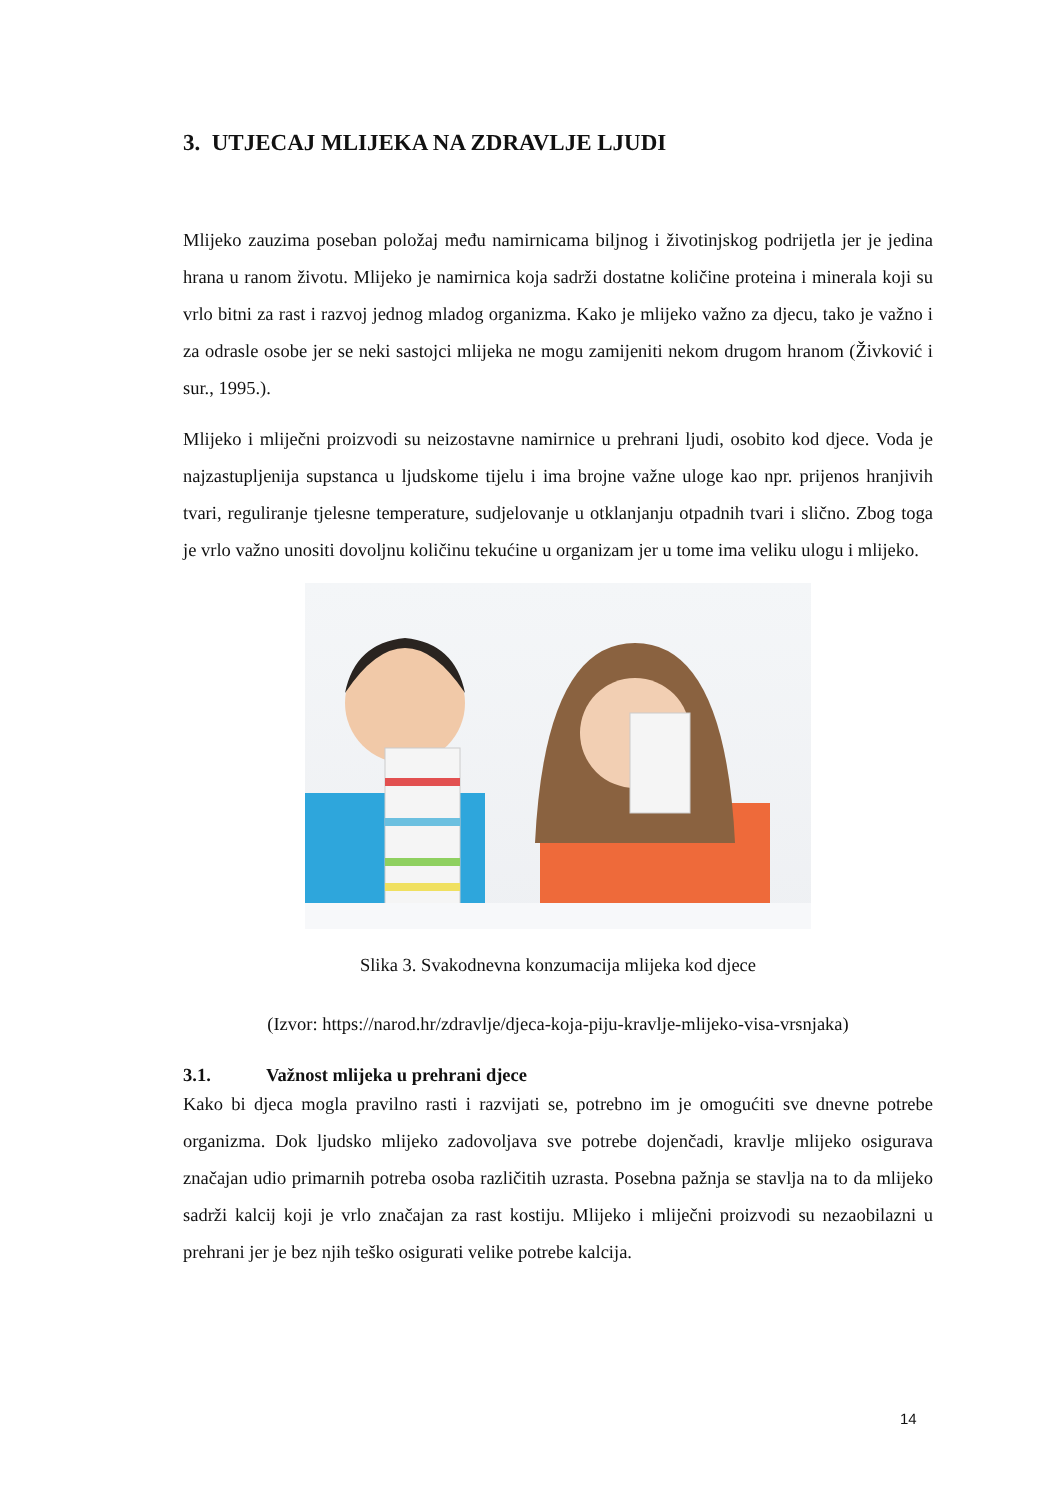3. UTJECAJ MLIJEKA NA ZDRAVLJE LJUDI
Mlijeko zauzima poseban položaj među namirnicama biljnog i životinjskog podrijetla jer je jedina hrana u ranom životu. Mlijeko je namirnica koja sadrži dostatne količine proteina i minerala koji su vrlo bitni za rast i razvoj jednog mladog organizma. Kako je mlijeko važno za djecu, tako je važno i za odrasle osobe jer se neki sastojci mlijeka ne mogu zamijeniti nekom drugom hranom (Živković i sur., 1995.).
Mlijeko i mliječni proizvodi su neizostavne namirnice u prehrani ljudi, osobito kod djece. Voda je najzastupljenija supstanca u ljudskome tijelu i ima brojne važne uloge kao npr. prijenos hranjivih tvari, reguliranje tjelesne temperature, sudjelovanje u otklanjanju otpadnih tvari i slično. Zbog toga je vrlo važno unositi dovoljnu količinu tekućine u organizam jer u tome ima veliku ulogu i mlijeko.
Slika 3. Svakodnevna konzumacija mlijeka kod djece
(Izvor: https://narod.hr/zdravlje/djeca-koja-piju-kravlje-mlijeko-visa-vrsnjaka)
3.1. Važnost mlijeka u prehrani djece
Kako bi djeca mogla pravilno rasti i razvijati se, potrebno im je omogućiti sve dnevne potrebe organizma. Dok ljudsko mlijeko zadovoljava sve potrebe dojenčadi, kravlje mlijeko osigurava značajan udio primarnih potreba osoba različitih uzrasta. Posebna pažnja se stavlja na to da mlijeko sadrži kalcij koji je vrlo značajan za rast kostiju. Mlijeko i mliječni proizvodi su nezaobilazni u prehrani jer je bez njih teško osigurati velike potrebe kalcija.
14